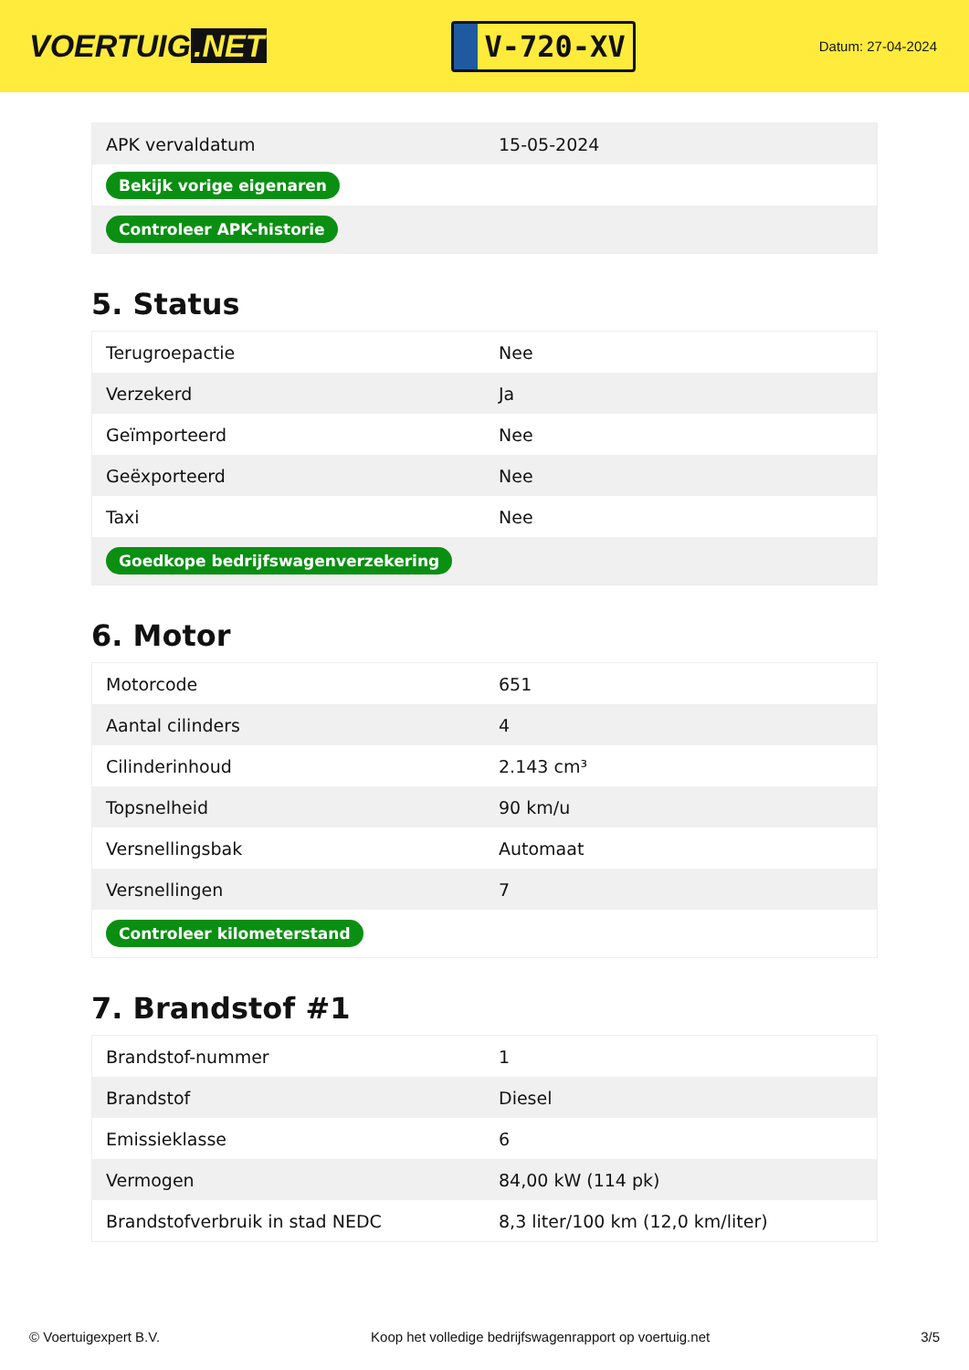VOERTUIG.NET
V-720-XV
Datum: 27-04-2024
| APK vervaldatum | 15-05-2024 |
| Bekijk vorige eigenaren | |
| Controleer APK-historie | |
5. Status
| Terugroepactie | Nee |
| Verzekerd | Ja |
| Geïmporteerd | Nee |
| Geëxporteerd | Nee |
| Taxi | Nee |
| Goedkope bedrijfswagenverzekering | |
6. Motor
| Motorcode | 651 |
| Aantal cilinders | 4 |
| Cilinderinhoud | 2.143 cm³ |
| Topsnelheid | 90 km/u |
| Versnellingsbak | Automaat |
| Versnellingen | 7 |
| Controleer kilometerstand | |
7. Brandstof #1
| Brandstof-nummer | 1 |
| Brandstof | Diesel |
| Emissieklasse | 6 |
| Vermogen | 84,00 kW (114 pk) |
| Brandstofverbruik in stad NEDC | 8,3 liter/100 km (12,0 km/liter) |
© Voertuigexpert B.V. Koop het volledige bedrijfswagenrapport op voertuig.net 3/5